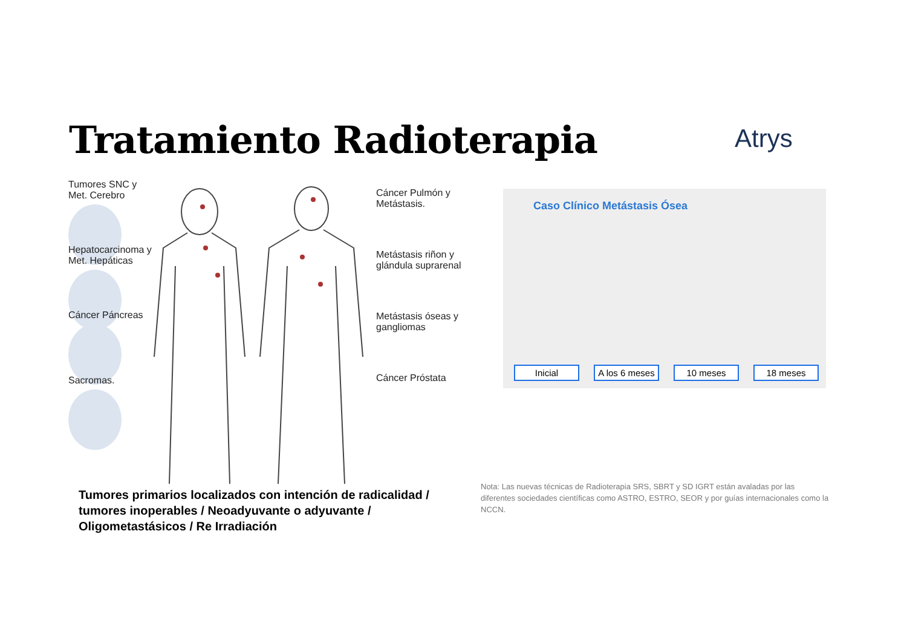Tratamiento Radioterapia Atrys
Tumores SNC y
Met. Cerebro
Hepatocarcinoma y
Met. Hepáticas
Cáncer Páncreas
Sacromas.
Cáncer Pulmón y
Metástasis.
Metástasis riñon y
glándula suprarenal
Metástasis óseas y
gangliomas
Cáncer Próstata
Caso Clínico Metástasis Ósea
Inicial A los 6 meses 10 meses 18 meses
Tumores primarios localizados con intención de radicalidad / tumores inoperables / Neoadyuvante o adyuvante / Oligometastásicos / Re Irradiación
Nota: Las nuevas técnicas de Radioterapia SRS, SBRT y SD IGRT están avaladas por las diferentes sociedades científicas como ASTRO, ESTRO, SEOR y por guías internacionales como la NCCN.